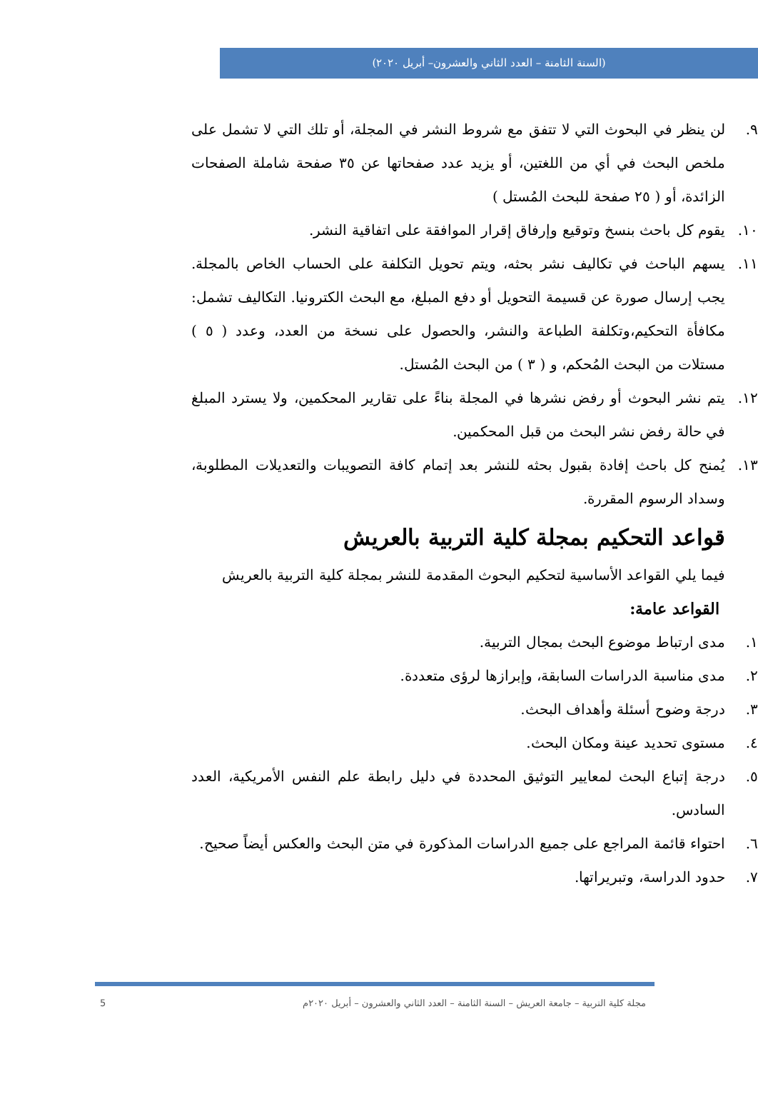(السنة الثامنة – العدد الثاني والعشرون– أبريل ٢٠٢٠)
٩. لن ينظر في البحوث التي لا تتفق مع شروط النشر في المجلة، أو تلك التي لا تشمل على ملخص البحث في أي من اللغتين، أو يزيد عدد صفحاتها عن ٣٥ صفحة شاملة الصفحات الزائدة، أو ( ٢٥ صفحة للبحث المُستل )
١٠. يقوم كل باحث بنسخ وتوقيع وإرفاق إقرار الموافقة على اتفاقية النشر.
١١. يسهم الباحث في تكاليف نشر بحثه، ويتم تحويل التكلفة على الحساب الخاص بالمجلة. يجب إرسال صورة عن قسيمة التحويل أو دفع المبلغ، مع البحث الكترونيا. التكاليف تشمل: مكافأة التحكيم،وتكلفة الطباعة والنشر، والحصول على نسخة من العدد، وعدد ( ٥ ) مستلات من البحث المُحكم، و ( ٣ ) من البحث المُستل.
١٢. يتم نشر البحوث أو رفض نشرها في المجلة بناءً على تقارير المحكمين، ولا يسترد المبلغ في حالة رفض نشر البحث من قبل المحكمين.
١٣. يُمنح كل باحث إفادة بقبول بحثه للنشر بعد إتمام كافة التصويبات والتعديلات المطلوبة، وسداد الرسوم المقررة.
قواعد التحكيم بمجلة كلية التربية بالعريش
فيما يلي القواعد الأساسية لتحكيم البحوث المقدمة للنشر بمجلة كلية التربية بالعريش
القواعد عامة:
١. مدى ارتباط موضوع البحث بمجال التربية.
٢. مدى مناسبة الدراسات السابقة، وإبرازها لرؤى متعددة.
٣. درجة وضوح أسئلة وأهداف البحث.
٤. مستوى تحديد عينة ومكان البحث.
٥. درجة إتباع البحث لمعايير التوثيق المحددة في دليل رابطة علم النفس الأمريكية، العدد السادس.
٦. احتواء قائمة المراجع على جميع الدراسات المذكورة في متن البحث والعكس أيضاً صحيح.
٧. حدود الدراسة، وتبريراتها.
مجلة كلية التربية – جامعة العريش – السنة الثامنة – العدد الثاني والعشرون – أبريل ٢٠٢٠م 5